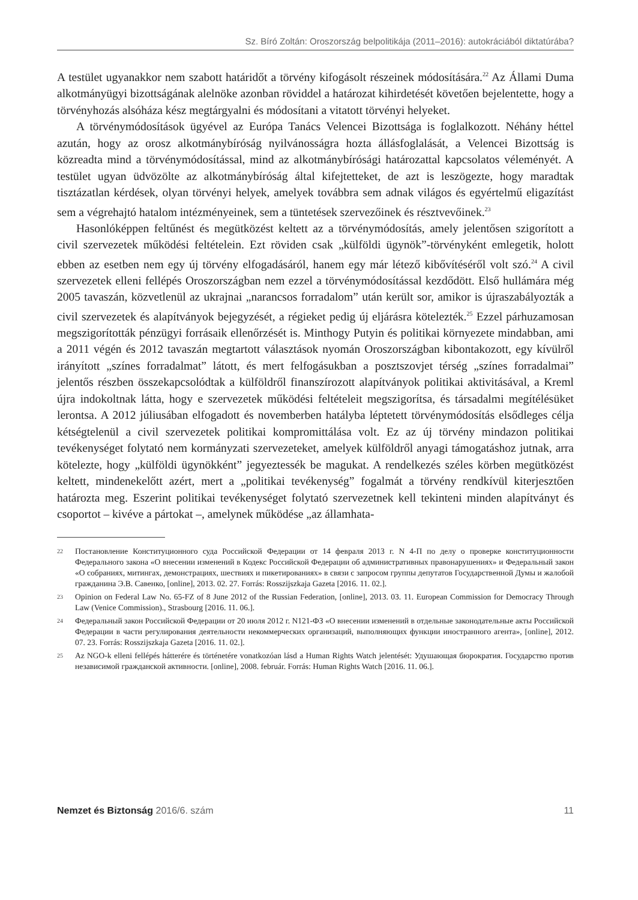Sz. Bíró Zoltán: Oroszország belpolitikája (2011–2016): autokráciából diktatúrába?
A testület ugyanakkor nem szabott határidőt a törvény kifogásolt részeinek módosítására.<sup>22</sup> Az Állami Duma alkotmányügyi bizottságának alelnöke azonban röviddel a határozat kihirdetését követően bejelentette, hogy a törvényhozás alsóháza kész megtárgyalni és módosítani a vitatott törvényi helyeket.
A törvénymódosítások ügyével az Európa Tanács Velencei Bizottsága is foglalkozott. Néhány héttel azután, hogy az orosz alkotmánybíróság nyilvánosságra hozta állásfoglalását, a Velencei Bizottság is közreadta mind a törvénymódosítással, mind az alkotmánybírósági határozattal kapcsolatos véleményét. A testület ugyan üdvözölte az alkotmánybíróság által kifejtetteket, de azt is leszögezte, hogy maradtak tisztázatlan kérdések, olyan törvényi helyek, amelyek továbbra sem adnak világos és egyértelmű eligazítást sem a végrehajtó hatalom intézményeinek, sem a tüntetések szervezőinek és résztvevőinek.<sup>23</sup>
Hasonlóképpen feltűnést és megütközést keltett az a törvénymódosítás, amely jelentősen szigorított a civil szervezetek működési feltételein. Ezt röviden csak „külföldi ügynök”-törvényként emlegetik, holott ebben az esetben nem egy új törvény elfogadásáról, hanem egy már létező kibővítéséről volt szó.<sup>24</sup> A civil szervezetek elleni fellépés Oroszországban nem ezzel a törvénymódosítással kezdődött. Első hullámára még 2005 tavaszán, közvetlenül az ukrajnai „narancsos forradalom” után került sor, amikor is újraszabályozták a civil szervezetek és alapítványok bejegyzését, a régieket pedig új eljárásra kötelezték.<sup>25</sup> Ezzel párhuzamosan megszigorították pénzügyi forrásaik ellenőrzését is. Minthogy Putyin és politikai környezete mindabban, ami a 2011 végén és 2012 tavaszán megtartott választások nyomán Oroszországban kibontakozott, egy kívülről irányított „színes forradalmat” látott, és mert felfogásukban a posztszovjet térség „színes forradalmai” jelentős részben összekapcsolódtak a külföldről finanszírozott alapítványok politikai aktivitásával, a Kreml újra indokoltnak látta, hogy e szervezetek működési feltételeit megszigorítsa, és társadalmi megítélésüket lerontsa. A 2012 júliusában elfogadott és novemberben hatályba léptetett törvénymódosítás elsődleges célja kétségtelenül a civil szervezetek politikai kompromittálása volt. Ez az új törvény mindazon politikai tevékenységet folytató nem kormányzati szervezeteket, amelyek külföldről anyagi támogatáshoz jutnak, arra kötelezte, hogy „külföldi ügynökként” jegyeztessék be magukat. A rendelkezés széles körben megütközést keltett, mindenekelőtt azért, mert a „politikai tevékenység” fogalmát a törvény rendkívül kiterjesztően határozta meg. Eszerint politikai tevékenységet folytató szervezetnek kell tekinteni minden alapítványt és csoportot – kivéve a pártokat –, amelynek működése „az államhata-
22 Постановление Конституционного суда Российской Федерации от 14 февраля 2013 г. N 4-П по делу о проверке конституционности Федерального закона «О внесении изменений в Кодекс Российской Федерации об административных правонарушениях» и Федеральный закон «О собраниях, митингах, демонстрациях, шествиях и пикетированиях» в связи с запросом группы депутатов Государственной Думы и жалобой гражданина Э.В. Савенко, [online], 2013. 02. 27. Forrás: Rosszijszkaja Gazeta [2016. 11. 02.].
23 Opinion on Federal Law No. 65-FZ of 8 June 2012 of the Russian Federation, [online], 2013. 03. 11. European Commission for Democracy Through Law (Venice Commission)., Strasbourg [2016. 11. 06.].
24 Федеральный закон Российской Федерации от 20 июля 2012 г. N121-ФЗ «О внесении изменений в отдельные законодательные акты Российской Федерации в части регулирования деятельности некоммерческих организаций, выполняющих функции иностранного агента», [online], 2012. 07. 23. Forrás: Rosszijszkaja Gazeta [2016. 11. 02.].
25 Az NGO-k elleni fellépés hátterére és történetére vonatkozóan lásd a Human Rights Watch jelentését: Удушающая бюрократия. Государство против независимой гражданской активности. [online], 2008. február. Forrás: Human Rights Watch [2016. 11. 06.].
Nemzet és Biztonság 2016/6. szám 11